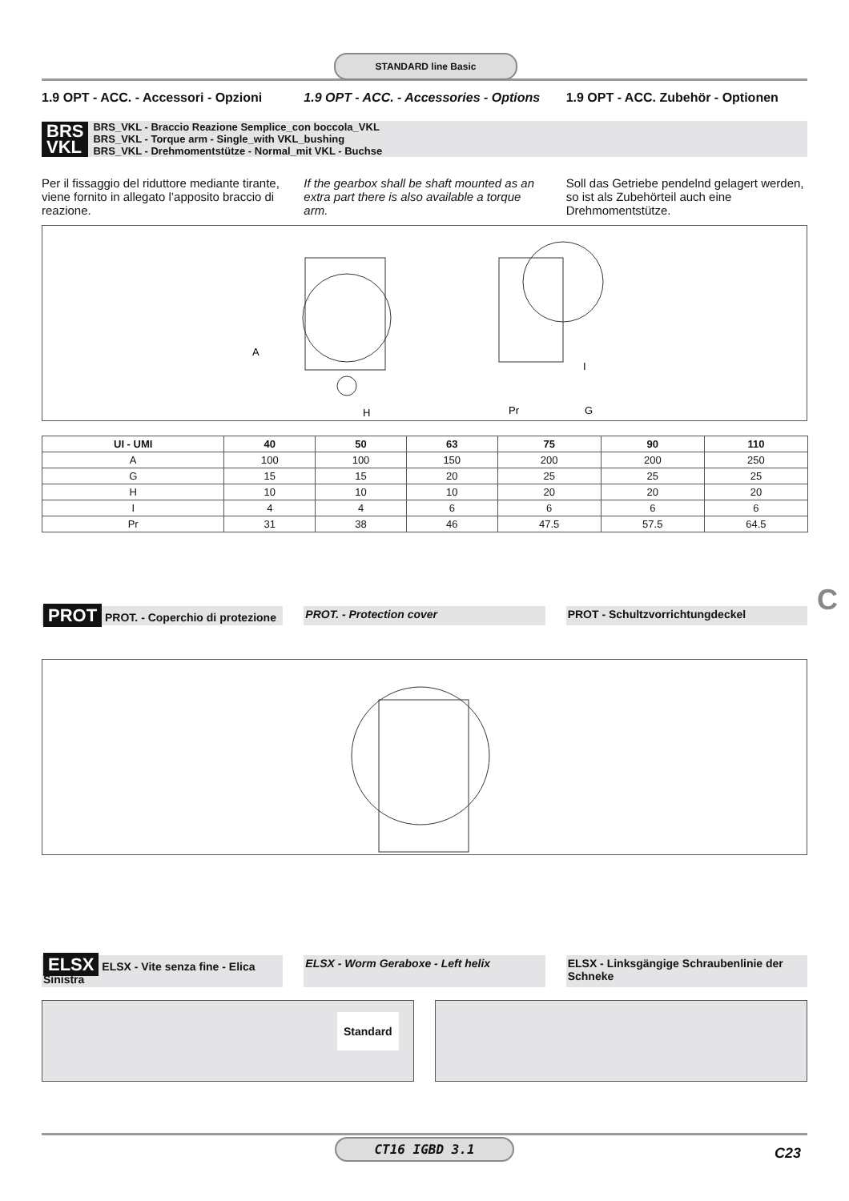STANDARD line Basic
1.9 OPT - ACC. - Accessori - Opzioni
1.9 OPT - ACC. - Accessories - Options
1.9 OPT - ACC. Zubehör - Optionen
BRS
VKL
BRS_VKL - Braccio Reazione Semplice_con boccola_VKL
BRS_VKL - Torque arm - Single_with VKL_bushing
BRS_VKL - Drehmomentstütze - Normal_mit VKL - Buchse
Per il fissaggio del riduttore mediante tirante, viene fornito in allegato l’apposito braccio di reazione.
If the gearbox shall be shaft mounted as an extra part there is also available a torque arm.
Soll das Getriebe pendelnd gelagert werden, so ist als Zubehörteil auch eine Drehmomentstütze.
A
H
Pr
G
I
| UI - UMI | 40 | 50 | 63 | 75 | 90 | 110 |
| --- | --- | --- | --- | --- | --- | --- |
| A | 100 | 100 | 150 | 200 | 200 | 250 |
| G | 15 | 15 | 20 | 25 | 25 | 25 |
| H | 10 | 10 | 10 | 20 | 20 | 20 |
| I | 4 | 4 | 6 | 6 | 6 | 6 |
| Pr | 31 | 38 | 46 | 47.5 | 57.5 | 64.5 |
C
PROT PROT. - Coperchio di protezione
PROT. - Protection cover PROT - Schultzvorrichtungdeckel
ELSX ELSX - Vite senza fine - Elica Sinistra
ELSX - Worm Geraboxe - Left helix
ELSX - Linksgängige Schraubenlinie der Schneke
Standard
CT16 IGBD 3.1
C23